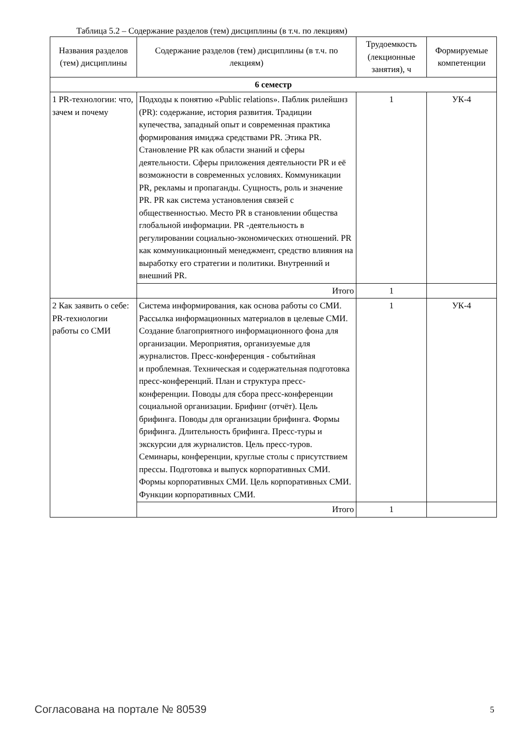Таблица 5.2 – Содержание разделов (тем) дисциплины (в т.ч. по лекциям)
| Названия разделов (тем) дисциплины | Содержание разделов (тем) дисциплины (в т.ч. по лекциям) | Трудоемкость (лекционные занятия), ч | Формируемые компетенции |
| --- | --- | --- | --- |
| 6 семестр | | | |
| 1 PR-технологии: что, зачем и почему | Подходы к понятию «Public relations». Паблик рилейшнз (PR): содержание, история развития. Традиции купечества, западный опыт и современная практика формирования имиджа средствами PR. Этика PR. Становление PR как области знаний и сферы деятельности. Сферы приложения деятельности PR и её возможности в современных условиях. Коммуникации PR, рекламы и пропаганды. Сущность, роль и значение PR. PR как система установления связей с общественностью. Место PR в становлении общества глобальной информации. PR -деятельность в регулировании социально-экономических отношений. PR как коммуникационный менеджмент, средство влияния на выработку его стратегии и политики. Внутренний и внешний PR. | 1 | УК-4 |
| | Итого | 1 | |
| 2 Как заявить о себе: PR-технологии работы со СМИ | Система информирования, как основа работы со СМИ. Рассылка информационных материалов в целевые СМИ. Создание благоприятного информационного фона для организации. Мероприятия, организуемые для журналистов. Пресс-конференция - событийная и проблемная. Техническая и содержательная подготовка пресс-конференций. План и структура пресс-конференции. Поводы для сбора пресс-конференции социальной организации. Брифинг (отчёт). Цель брифинга. Поводы для организации брифинга. Формы брифинга. Длительность брифинга. Пресс-туры и экскурсии для журналистов. Цель пресс-туров. Семинары, конференции, круглые столы с присутствием прессы. Подготовка и выпуск корпоративных СМИ. Формы корпоративных СМИ. Цель корпоративных СМИ. Функции корпоративных СМИ. | 1 | УК-4 |
| | Итого | 1 | |
Согласована на портале № 80539 5